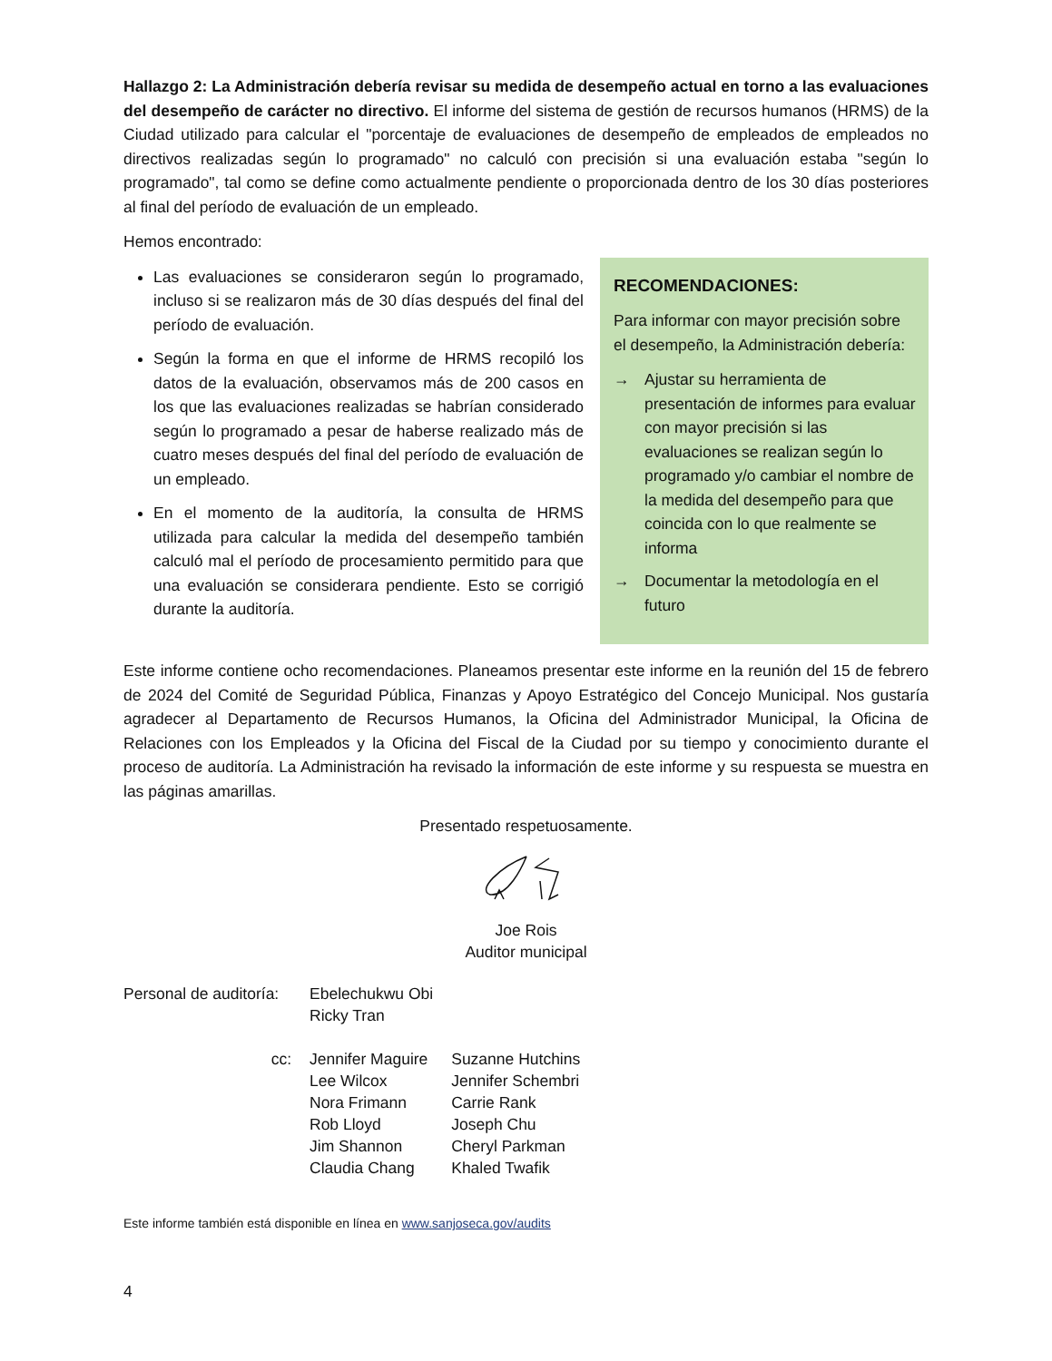Hallazgo 2: La Administración debería revisar su medida de desempeño actual en torno a las evaluaciones del desempeño de carácter no directivo. El informe del sistema de gestión de recursos humanos (HRMS) de la Ciudad utilizado para calcular el "porcentaje de evaluaciones de desempeño de empleados de empleados no directivos realizadas según lo programado" no calculó con precisión si una evaluación estaba "según lo programado", tal como se define como actualmente pendiente o proporcionada dentro de los 30 días posteriores al final del período de evaluación de un empleado.
Hemos encontrado:
Las evaluaciones se consideraron según lo programado, incluso si se realizaron más de 30 días después del final del período de evaluación.
Según la forma en que el informe de HRMS recopiló los datos de la evaluación, observamos más de 200 casos en los que las evaluaciones realizadas se habrían considerado según lo programado a pesar de haberse realizado más de cuatro meses después del final del período de evaluación de un empleado.
En el momento de la auditoría, la consulta de HRMS utilizada para calcular la medida del desempeño también calculó mal el período de procesamiento permitido para que una evaluación se considerara pendiente. Esto se corrigió durante la auditoría.
RECOMENDACIONES:
Para informar con mayor precisión sobre el desempeño, la Administración debería:
→ Ajustar su herramienta de presentación de informes para evaluar con mayor precisión si las evaluaciones se realizan según lo programado y/o cambiar el nombre de la medida del desempeño para que coincida con lo que realmente se informa
→ Documentar la metodología en el futuro
Este informe contiene ocho recomendaciones. Planeamos presentar este informe en la reunión del 15 de febrero de 2024 del Comité de Seguridad Pública, Finanzas y Apoyo Estratégico del Concejo Municipal. Nos gustaría agradecer al Departamento de Recursos Humanos, la Oficina del Administrador Municipal, la Oficina de Relaciones con los Empleados y la Oficina del Fiscal de la Ciudad por su tiempo y conocimiento durante el proceso de auditoría. La Administración ha revisado la información de este informe y su respuesta se muestra en las páginas amarillas.
Presentado respetuosamente.
Joe Rois
Auditor municipal
| Personal de auditoría: | Ebelechukwu Obi Ricky Tran | |
| cc: | Jennifer Maguire Lee Wilcox Nora Frimann Rob Lloyd Jim Shannon Claudia Chang | Suzanne Hutchins Jennifer Schembri Carrie Rank Joseph Chu Cheryl Parkman Khaled Twafik |
Este informe también está disponible en línea en www.sanjoseca.gov/audits
4